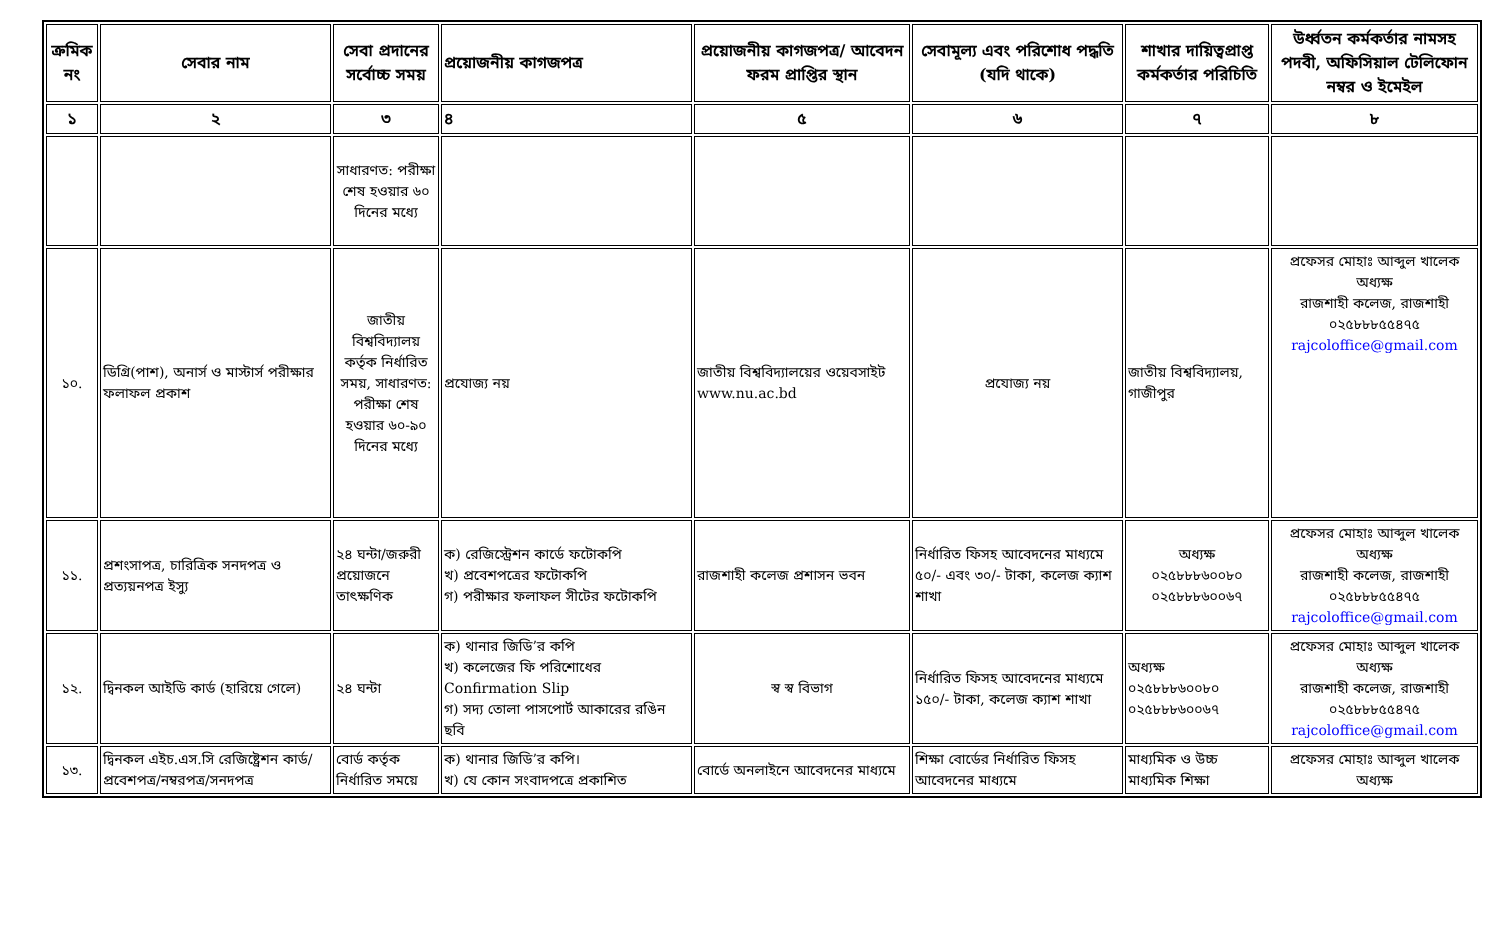| ক্রমিক নং | সেবার নাম | সেবা প্রদানের সর্বোচ্চ সময় | প্রয়োজনীয় কাগজপত্র | প্রয়োজনীয় কাগজপত্র/ আবেদন ফরম প্রাপ্তির স্থান | সেবামূল্য এবং পরিশোধ পদ্ধতি (যদি থাকে) | শাখার দায়িত্বপ্রাপ্ত কর্মকর্তার পরিচিতি | উর্ধ্বতন কর্মকর্তার নামসহ পদবী, অফিসিয়াল টেলিফোন নম্বর ও ইমেইল |
| --- | --- | --- | --- | --- | --- | --- | --- |
| ১ | ২ | ৩ | ৪ | ৫ | ৬ | ৭ | ৮ |
| | | সাধারণত: পরীক্ষা শেষ হওয়ার ৬০ দিনের মধ্যে | | | | | |
| ১০. | ডিগ্রি(পাশ), অনার্স ও মাস্টার্স পরীক্ষার ফলাফল প্রকাশ | জাতীয় বিশ্ববিদ্যালয় কর্তৃক নির্ধারিত সময়, সাধারণত: পরীক্ষা শেষ হওয়ার ৬০-৯০ দিনের মধ্যে | প্রযোজ্য নয় | জাতীয় বিশ্ববিদ্যালয়ের ওয়েবসাইট www.nu.ac.bd | প্রযোজ্য নয় | জাতীয় বিশ্ববিদ্যালয়, গাজীপুর | প্রফেসর মোহাঃ আব্দুল খালেক অধ্যক্ষ রাজশাহী কলেজ, রাজশাহী ০২৫৮৮৮৫৫৪৭৫ rajcoloffice@gmail.com |
| ১১. | প্রশংসাপত্র, চারিত্রিক সনদপত্র ও প্রত্যয়নপত্র ইস্যু | ২৪ ঘন্টা/জরুরী প্রয়োজনে তাৎক্ষণিক | ক) রেজিস্ট্রেশন কার্ডে ফটোকপি খ) প্রবেশপত্রের ফটোকপি গ) পরীক্ষার ফলাফল সীটের ফটোকপি | রাজশাহী কলেজ প্রশাসন ভবন | নির্ধারিত ফিসহ আবেদনের মাধ্যমে ৫০/- এবং ৩০/- টাকা, কলেজ ক্যাশ শাখা | অধ্যক্ষ ০২৫৮৮৮৬০০৮০ ০২৫৮৮৮৬০০৬৭ | প্রফেসর মোহাঃ আব্দুল খালেক অধ্যক্ষ রাজশাহী কলেজ, রাজশাহী ০২৫৮৮৮৫৫৪৭৫ rajcoloffice@gmail.com |
| ১২. | দ্বিনকল আইডি কার্ড (হারিয়ে গেলে) | ২৪ ঘন্টা | ক) থানার জিডি’র কপি খ) কলেজের ফি পরিশোধের Confirmation Slip গ) সদ্য তোলা পাসপোর্ট আকারের রঙিন ছবি | স্ব স্ব বিভাগ | নির্ধারিত ফিসহ আবেদনের মাধ্যমে ১৫০/- টাকা, কলেজ ক্যাশ শাখা | অধ্যক্ষ ০২৫৮৮৮৬০০৮০ ০২৫৮৮৮৬০০৬৭ | প্রফেসর মোহাঃ আব্দুল খালেক অধ্যক্ষ রাজশাহী কলেজ, রাজশাহী ০২৫৮৮৮৫৫৪৭৫ rajcoloffice@gmail.com |
| ১৩. | দ্বিনকল এইচ.এস.সি রেজিষ্ট্রেশন কার্ড/প্রবেশপত্র/নম্বরপত্র/সনদপত্র | বোর্ড কর্তৃক নির্ধারিত সময়ে | ক) থানার জিডি’র কপি। খ) যে কোন সংবাদপত্রে প্রকাশিত | বোর্ডে অনলাইনে আবেদনের মাধ্যমে | শিক্ষা বোর্ডের নির্ধারিত ফিসহ আবেদনের মাধ্যমে | মাধ্যমিক ও উচ্চ মাধ্যমিক শিক্ষা | প্রফেসর মোহাঃ আব্দুল খালেক অধ্যক্ষ |